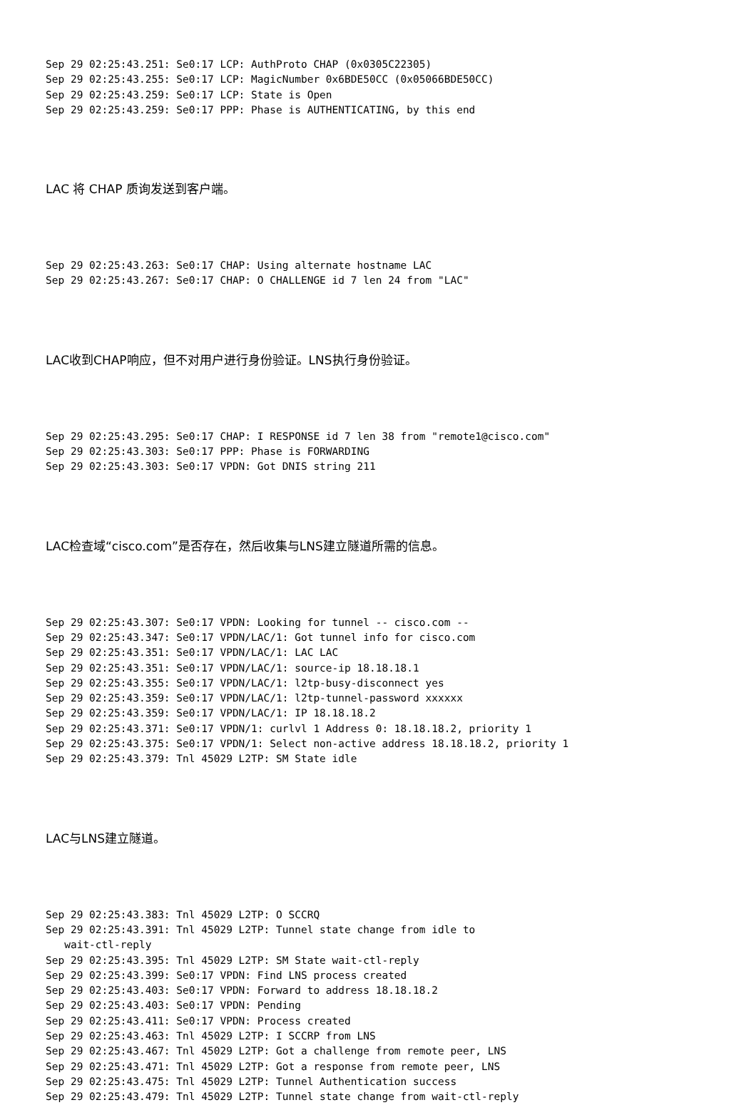Sep 29 02:25:43.251: Se0:17 LCP: AuthProto CHAP (0x0305C22305)
Sep 29 02:25:43.255: Se0:17 LCP: MagicNumber 0x6BDE50CC (0x05066BDE50CC)
Sep 29 02:25:43.259: Se0:17 LCP: State is Open
Sep 29 02:25:43.259: Se0:17 PPP: Phase is AUTHENTICATING, by this end
LAC 将 CHAP 质询发送到客户端。
Sep 29 02:25:43.263: Se0:17 CHAP: Using alternate hostname LAC
Sep 29 02:25:43.267: Se0:17 CHAP: O CHALLENGE id 7 len 24 from "LAC"
LAC收到CHAP响应，但不对用户进行身份验证。LNS执行身份验证。
Sep 29 02:25:43.295: Se0:17 CHAP: I RESPONSE id 7 len 38 from "remote1@cisco.com"
Sep 29 02:25:43.303: Se0:17 PPP: Phase is FORWARDING
Sep 29 02:25:43.303: Se0:17 VPDN: Got DNIS string 211
LAC检查域“cisco.com”是否存在，然后收集与LNS建立隧道所需的信息。
Sep 29 02:25:43.307: Se0:17 VPDN: Looking for tunnel -- cisco.com --
Sep 29 02:25:43.347: Se0:17 VPDN/LAC/1: Got tunnel info for cisco.com
Sep 29 02:25:43.351: Se0:17 VPDN/LAC/1: LAC LAC
Sep 29 02:25:43.351: Se0:17 VPDN/LAC/1: source-ip 18.18.18.1
Sep 29 02:25:43.355: Se0:17 VPDN/LAC/1: l2tp-busy-disconnect yes
Sep 29 02:25:43.359: Se0:17 VPDN/LAC/1: l2tp-tunnel-password xxxxxx
Sep 29 02:25:43.359: Se0:17 VPDN/LAC/1: IP 18.18.18.2
Sep 29 02:25:43.371: Se0:17 VPDN/1: curlvl 1 Address 0: 18.18.18.2, priority 1
Sep 29 02:25:43.375: Se0:17 VPDN/1: Select non-active address 18.18.18.2, priority 1
Sep 29 02:25:43.379: Tnl 45029 L2TP: SM State idle
LAC与LNS建立隧道。
Sep 29 02:25:43.383: Tnl 45029 L2TP: O SCCRQ
Sep 29 02:25:43.391: Tnl 45029 L2TP: Tunnel state change from idle to
   wait-ctl-reply
Sep 29 02:25:43.395: Tnl 45029 L2TP: SM State wait-ctl-reply
Sep 29 02:25:43.399: Se0:17 VPDN: Find LNS process created
Sep 29 02:25:43.403: Se0:17 VPDN: Forward to address 18.18.18.2
Sep 29 02:25:43.403: Se0:17 VPDN: Pending
Sep 29 02:25:43.411: Se0:17 VPDN: Process created
Sep 29 02:25:43.463: Tnl 45029 L2TP: I SCCRP from LNS
Sep 29 02:25:43.467: Tnl 45029 L2TP: Got a challenge from remote peer, LNS
Sep 29 02:25:43.471: Tnl 45029 L2TP: Got a response from remote peer, LNS
Sep 29 02:25:43.475: Tnl 45029 L2TP: Tunnel Authentication success
Sep 29 02:25:43.479: Tnl 45029 L2TP: Tunnel state change from wait-ctl-reply